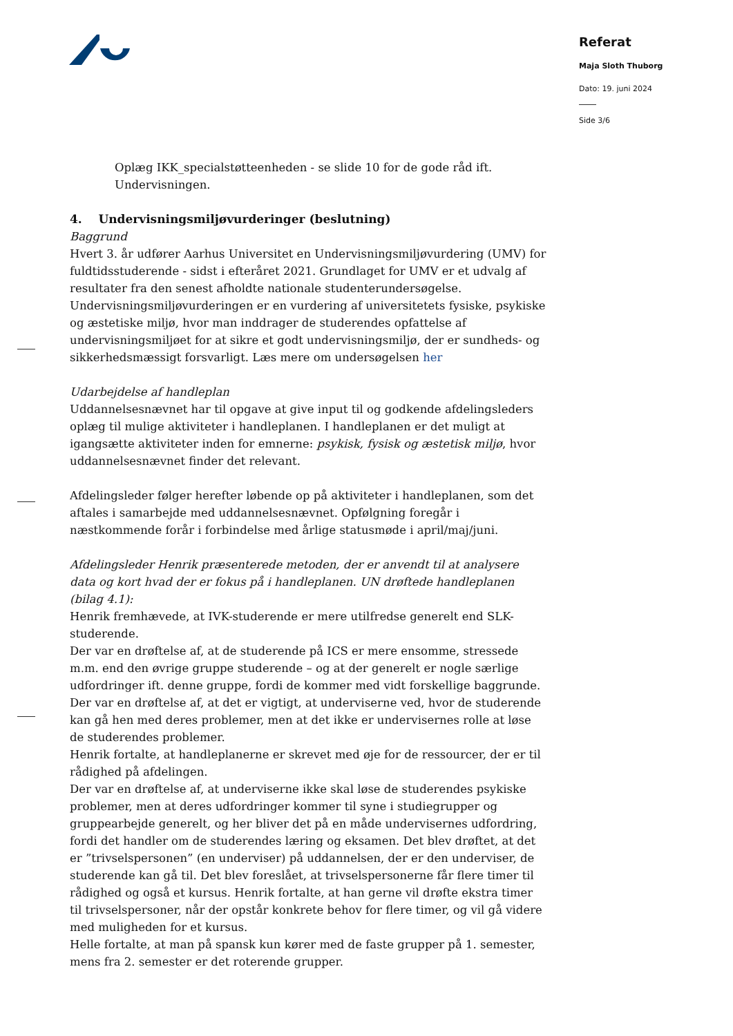Referat
Maja Sloth Thuborg
Dato: 19. juni 2024
Side 3/6
Oplæg IKK_specialstøtteenheden - se slide 10 for de gode råd ift. Undervisningen.
4. Undervisningsmiljøvurderinger (beslutning)
Baggrund
Hvert 3. år udfører Aarhus Universitet en Undervisningsmiljøvurdering (UMV) for fuldtidsstuderende - sidst i efteråret 2021. Grundlaget for UMV er et udvalg af resultater fra den senest afholdte nationale studenterundersøgelse. Undervisningsmiljøvurderingen er en vurdering af universitetets fysiske, psykiske og æstetiske miljø, hvor man inddrager de studerendes opfattelse af undervisningsmiljøet for at sikre et godt undervisningsmiljø, der er sundheds- og sikkerhedsmæssigt forsvarligt. Læs mere om undersøgelsen her
Udarbejdelse af handleplan
Uddannelsesnævnet har til opgave at give input til og godkende afdelingsleders oplæg til mulige aktiviteter i handleplanen. I handleplanen er det muligt at igangsætte aktiviteter inden for emnerne: psykisk, fysisk og æstetisk miljø, hvor uddannelsesnævnet finder det relevant.
Afdelingsleder følger herefter løbende op på aktiviteter i handleplanen, som det aftales i samarbejde med uddannelsesnævnet. Opfølgning foregår i næstkommende forår i forbindelse med årlige statusmøde i april/maj/juni.
Afdelingsleder Henrik præsenterede metoden, der er anvendt til at analysere data og kort hvad der er fokus på i handleplanen. UN drøftede handleplanen (bilag 4.1):
Henrik fremhævede, at IVK-studerende er mere utilfredse generelt end SLK-studerende.
Der var en drøftelse af, at de studerende på ICS er mere ensomme, stressede m.m. end den øvrige gruppe studerende – og at der generelt er nogle særlige udfordringer ift. denne gruppe, fordi de kommer med vidt forskellige baggrunde. Der var en drøftelse af, at det er vigtigt, at underviserne ved, hvor de studerende kan gå hen med deres problemer, men at det ikke er undervisernes rolle at løse de studerendes problemer.
Henrik fortalte, at handleplanerne er skrevet med øje for de ressourcer, der er til rådighed på afdelingen.
Der var en drøftelse af, at underviserne ikke skal løse de studerendes psykiske problemer, men at deres udfordringer kommer til syne i studiegrupper og gruppearbejde generelt, og her bliver det på en måde undervisernes udfordring, fordi det handler om de studerendes læring og eksamen. Det blev drøftet, at det er ”trivselspersonen” (en underviser) på uddannelsen, der er den underviser, de studerende kan gå til. Det blev foreslået, at trivselspersonerne får flere timer til rådighed og også et kursus. Henrik fortalte, at han gerne vil drøfte ekstra timer til trivselspersoner, når der opstår konkrete behov for flere timer, og vil gå videre med muligheden for et kursus.
Helle fortalte, at man på spansk kun kører med de faste grupper på 1. semester, mens fra 2. semester er det roterende grupper.